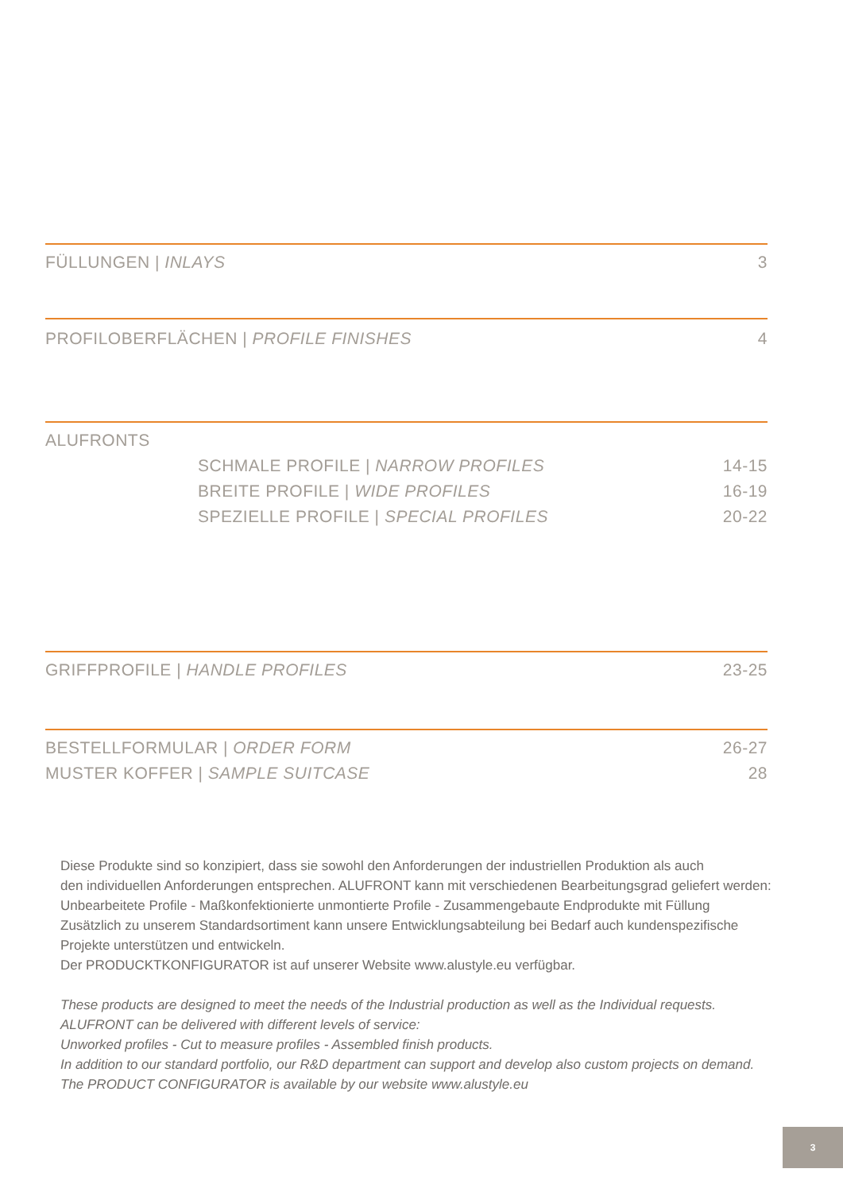FÜLLUNGEN | INLAYS 3
PROFILOBERFLÄCHEN | PROFILE FINISHES 4
ALUFRONTS
SCHMALE PROFILE | NARROW PROFILES 14-15
BREITE PROFILE | WIDE PROFILES 16-19
SPEZIELLE PROFILE | SPECIAL PROFILES 20-22
GRIFFPROFILE | HANDLE PROFILES 23-25
BESTELLFORMULAR | ORDER FORM 26-27
MUSTER KOFFER | SAMPLE SUITCASE 28
Diese Produkte sind so konzipiert, dass sie sowohl den Anforderungen der industriellen Produktion als auch
den individuellen Anforderungen entsprechen. ALUFRONT kann mit verschiedenen Bearbeitungsgrad geliefert werden:
Unbearbeitete Profile - Maßkonfektionierte unmontierte Profile - Zusammengebaute Endprodukte mit Füllung
Zusätzlich zu unserem Standardsortiment kann unsere Entwicklungsabteilung bei Bedarf auch kundenspezifische
Projekte unterstützen und entwickeln.
Der PRODUCKTKONFIGURATOR ist auf unserer Website www.alustyle.eu verfügbar.
These products are designed to meet the needs of the Industrial production as well as the Individual requests.
ALUFRONT can be delivered with different levels of service:
Unworked profiles - Cut to measure profiles - Assembled finish products.
In addition to our standard portfolio, our R&D department can support and develop also custom projects on demand.
The PRODUCT CONFIGURATOR is available by our website www.alustyle.eu
3